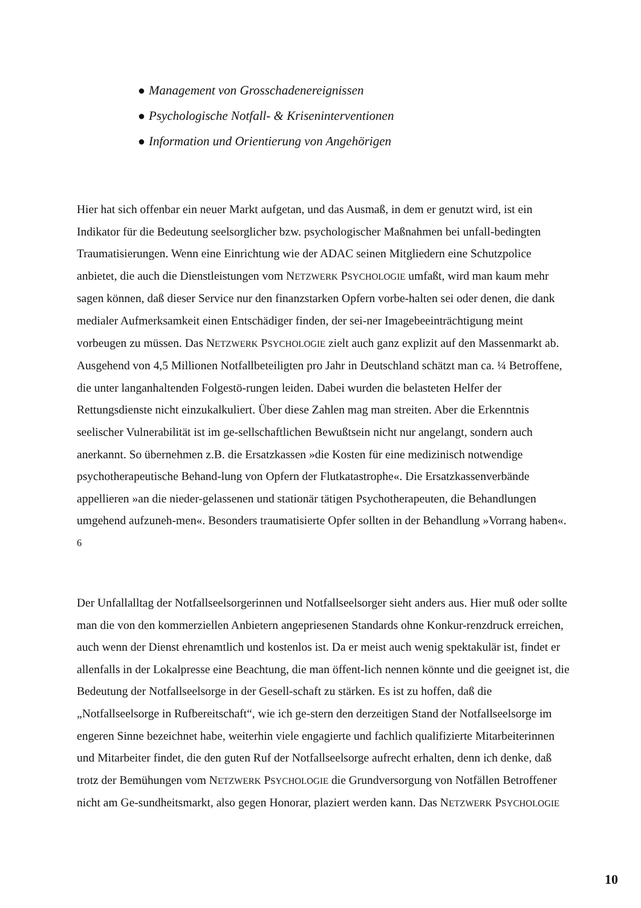● Management von Grosschadenereignissen
● Psychologische Notfall- & Kriseninterventionen
● Information und Orientierung von Angehörigen
Hier hat sich offenbar ein neuer Markt aufgetan, und das Ausmaß, in dem er genutzt wird, ist ein Indikator für die Bedeutung seelsorglicher bzw. psychologischer Maßnahmen bei unfall-bedingten Traumatisierungen. Wenn eine Einrichtung wie der ADAC seinen Mitgliedern eine Schutzpolice anbietet, die auch die Dienstleistungen vom NETZWERK PSYCHOLOGIE umfaßt, wird man kaum mehr sagen können, daß dieser Service nur den finanzstarken Opfern vorbe-halten sei oder denen, die dank medialer Aufmerksamkeit einen Entschädiger finden, der sei-ner Imagebeeinträchtigung meint vorbeugen zu müssen. Das NETZWERK PSYCHOLOGIE zielt auch ganz explizit auf den Massenmarkt ab. Ausgehend von 4,5 Millionen Notfallbeteiligten pro Jahr in Deutschland schätzt man ca. ¼ Betroffene, die unter langanhaltenden Folgestö-rungen leiden. Dabei wurden die belasteten Helfer der Rettungsdienste nicht einzukalkuliert. Über diese Zahlen mag man streiten. Aber die Erkenntnis seelischer Vulnerabilität ist im ge-sellschaftlichen Bewußtsein nicht nur angelangt, sondern auch anerkannt. So übernehmen z.B. die Ersatzkassen »die Kosten für eine medizinisch notwendige psychotherapeutische Behand-lung von Opfern der Flutkatastrophe«. Die Ersatzkassenverbände appellieren »an die nieder-gelassenen und stationär tätigen Psychotherapeuten, die Behandlungen umgehend aufzuneh-men«. Besonders traumatisierte Opfer sollten in der Behandlung »Vorrang haben«. <sup>6</sup>
Der Unfallalltag der Notfallseelsorgerinnen und Notfallseelsorger sieht anders aus. Hier muß oder sollte man die von den kommerziellen Anbietern angepriesenen Standards ohne Konkur-renzdruck erreichen, auch wenn der Dienst ehrenamtlich und kostenlos ist. Da er meist auch wenig spektakulär ist, findet er allenfalls in der Lokalpresse eine Beachtung, die man öffent-lich nennen könnte und die geeignet ist, die Bedeutung der Notfallseelsorge in der Gesell-schaft zu stärken. Es ist zu hoffen, daß die „Notfallseelsorge in Rufbereitschaft“, wie ich ge-stern den derzeitigen Stand der Notfallseelsorge im engeren Sinne bezeichnet habe, weiterhin viele engagierte und fachlich qualifizierte Mitarbeiterinnen und Mitarbeiter findet, die den guten Ruf der Notfallseelsorge aufrecht erhalten, denn ich denke, daß trotz der Bemühungen vom NETZWERK PSYCHOLOGIE die Grundversorgung von Notfällen Betroffener nicht am Ge-sundheitsmarkt, also gegen Honorar, plaziert werden kann. Das NETZWERK PSYCHOLOGIE
10